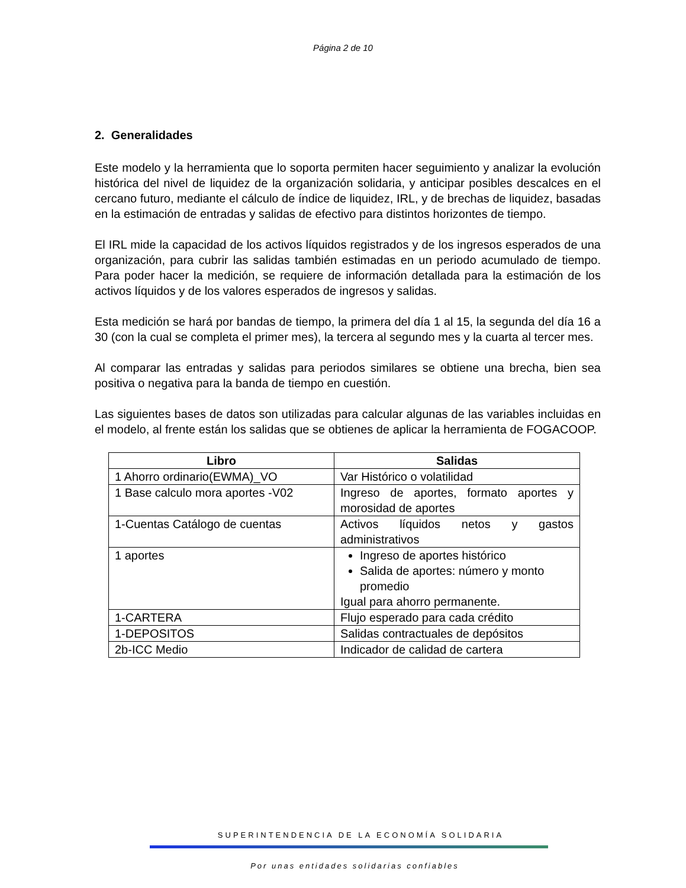Página 2 de 10
2. Generalidades
Este modelo y la herramienta que lo soporta permiten hacer seguimiento y analizar la evolución histórica del nivel de liquidez de la organización solidaria, y anticipar posibles descalces en el cercano futuro, mediante el cálculo de índice de liquidez, IRL, y de brechas de liquidez, basadas en la estimación de entradas y salidas de efectivo para distintos horizontes de tiempo.
El IRL mide la capacidad de los activos líquidos registrados y de los ingresos esperados de una organización, para cubrir las salidas también estimadas en un periodo acumulado de tiempo. Para poder hacer la medición, se requiere de información detallada para la estimación de los activos líquidos y de los valores esperados de ingresos y salidas.
Esta medición se hará por bandas de tiempo, la primera del día 1 al 15, la segunda del día 16 a 30 (con la cual se completa el primer mes), la tercera al segundo mes y la cuarta al tercer mes.
Al comparar las entradas y salidas para periodos similares se obtiene una brecha, bien sea positiva o negativa para la banda de tiempo en cuestión.
Las siguientes bases de datos son utilizadas para calcular algunas de las variables incluidas en el modelo, al frente están los salidas que se obtienes de aplicar la herramienta de FOGACOOP.
| Libro | Salidas |
| --- | --- |
| 1 Ahorro ordinario(EWMA)_VO | Var Histórico o volatilidad |
| 1 Base calculo mora aportes -V02 | Ingreso de aportes, formato aportes y morosidad de aportes |
| 1-Cuentas Catálogo de cuentas | Activos líquidos netos y gastos administrativos |
| 1 aportes | Ingreso de aportes histórico Salida de aportes: número y monto promedio Igual para ahorro permanente. |
| 1-CARTERA | Flujo esperado para cada crédito |
| 1-DEPOSITOS | Salidas contractuales de depósitos |
| 2b-ICC Medio | Indicador de calidad de cartera |
SUPERINTENDENCIA DE LA ECONOMÍA SOLIDARIA
Por unas entidades solidarias confiables